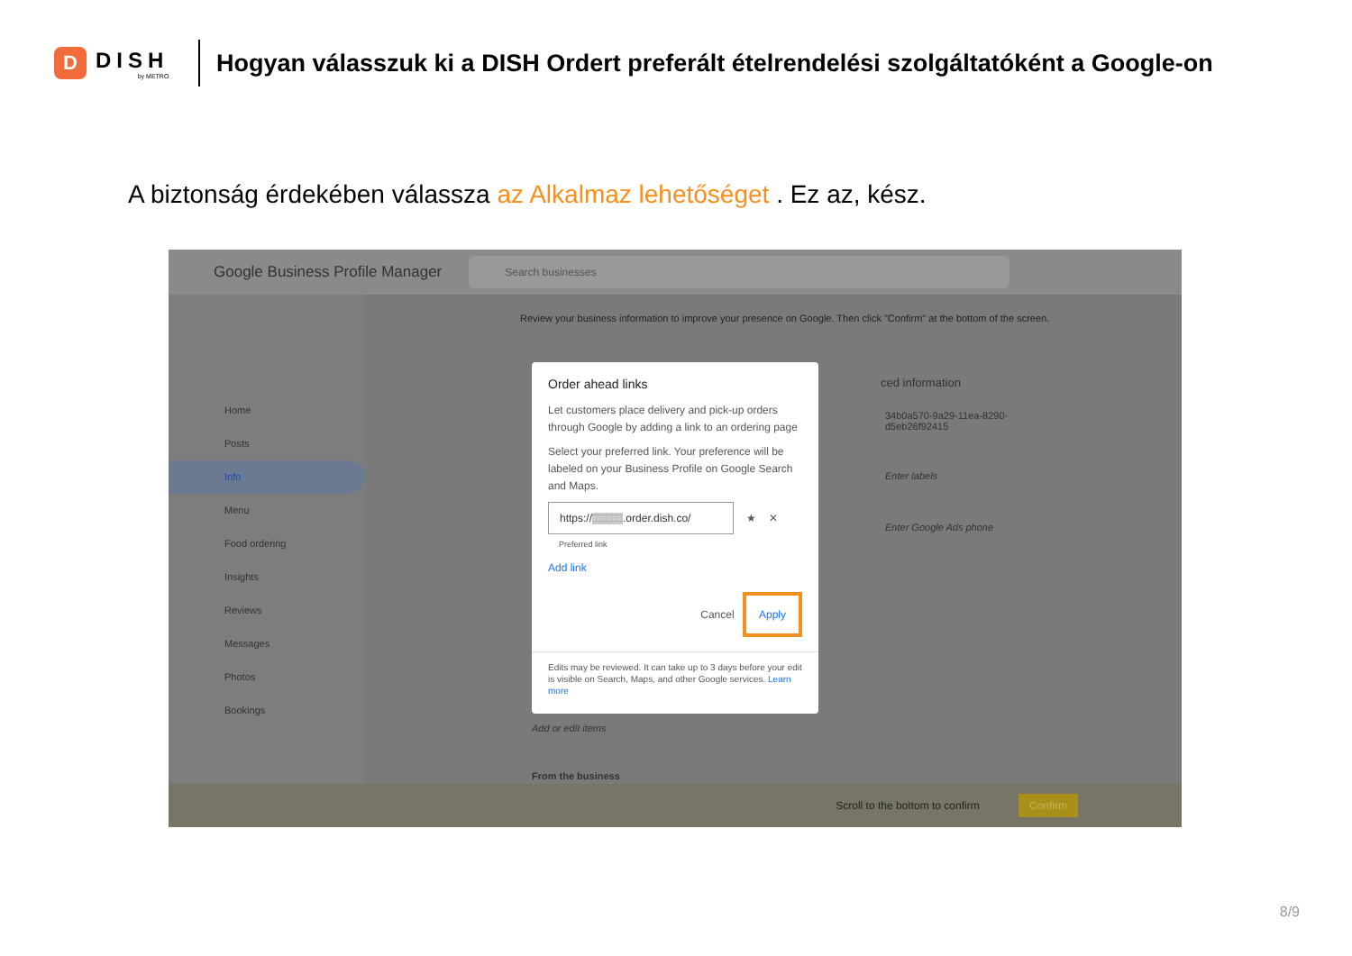D
DISH
by METRO
Hogyan válasszuk ki a DISH Ordert preferált ételrendelési szolgáltatóként a Google-on
A biztonság érdekében válassza az Alkalmaz lehetőséget . Ez az, kész.
Google Business Profile Manager
Search businesses
Home
Posts
Info
Menu
Food ordering
Insights
Reviews
Messages
Photos
Bookings
Review your business information to improve your presence on Google. Then click "Confirm" at the bottom of the screen.
ced information
34b0a570-9a29-11ea-8290-
d5eb26f92415
Enter labels
Enter Google Ads phone
Add or edit items
From the business
Order ahead links
Let customers place delivery and pick-up orders through Google by adding a link to an ordering page
Select your preferred link. Your preference will be labeled on your Business Profile on Google Search and Maps.
https://▒▒▒▒.order.dish.co/
★ ✕
Preferred link
Add link
Cancel Apply
Edits may be reviewed. It can take up to 3 days before your edit is visible on Search, Maps, and other Google services. Learn more
Scroll to the bottom to confirm Confirm
8/9